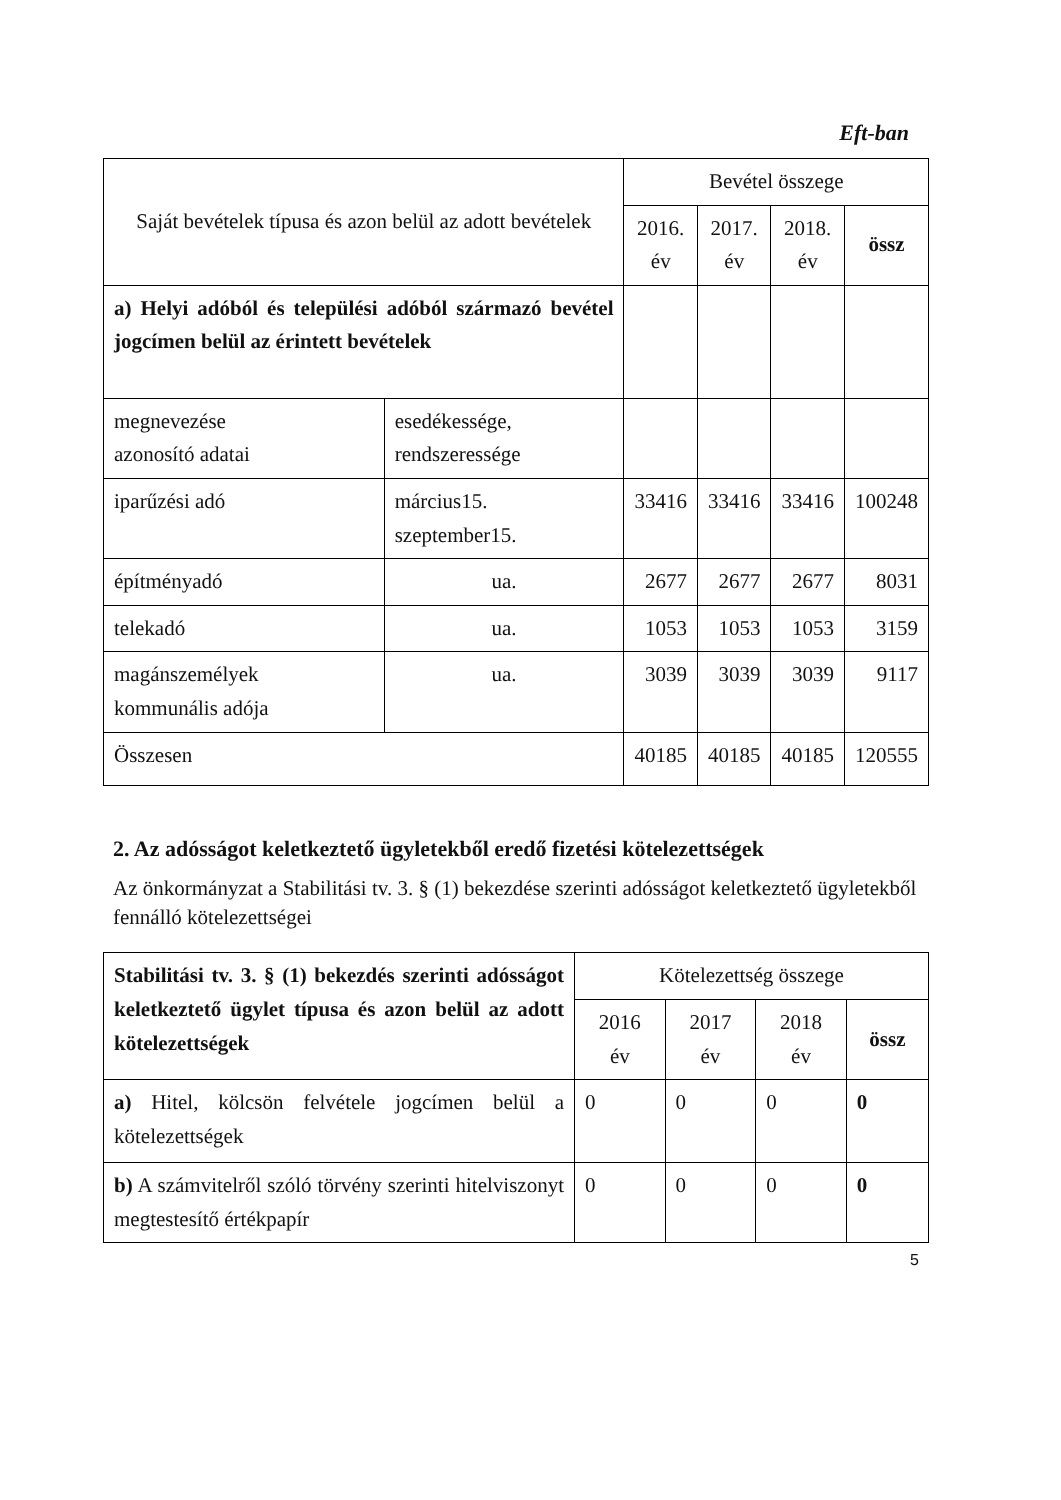Eft-ban
| Saját bevételek típusa és azon belül az adott bevételek | | Bevétel összege | | | |
| --- | --- | --- | --- | --- | --- |
| | | 2016. év | 2017. év | 2018. év | össz |
| a) Helyi adóból és települési adóból származó bevétel jogcímen belül az érintett bevételek | | | | | |
| megnevezése azonosító adatai | esedékessége, rendszeressége | | | | |
| iparűzési adó | március15. szeptember15. | 33416 | 33416 | 33416 | 100248 |
| építményadó | ua. | 2677 | 2677 | 2677 | 8031 |
| telekadó | ua. | 1053 | 1053 | 1053 | 3159 |
| magánszemélyek kommunális adója | ua. | 3039 | 3039 | 3039 | 9117 |
| Összesen | | 40185 | 40185 | 40185 | 120555 |
2. Az adósságot keletkeztető ügyletekből eredő fizetési kötelezettségek
Az önkormányzat a Stabilitási tv. 3. § (1) bekezdése szerinti adósságot keletkeztető ügyletekből fennálló kötelezettségei
| Stabilitási tv. 3. § (1) bekezdés szerinti adósságot keletkeztető ügylet típusa és azon belül az adott kötelezettségek | Kötelezettség összege | | | |
| --- | --- | --- | --- | --- |
| | 2016 év | 2017 év | 2018 év | össz |
| a) Hitel, kölcsön felvétele jogcímen belül a kötelezettségek | 0 | 0 | 0 | 0 |
| b) A számvitelről szóló törvény szerinti hitelviszonyt megtestesítő értékpapír | 0 | 0 | 0 | 0 |
5